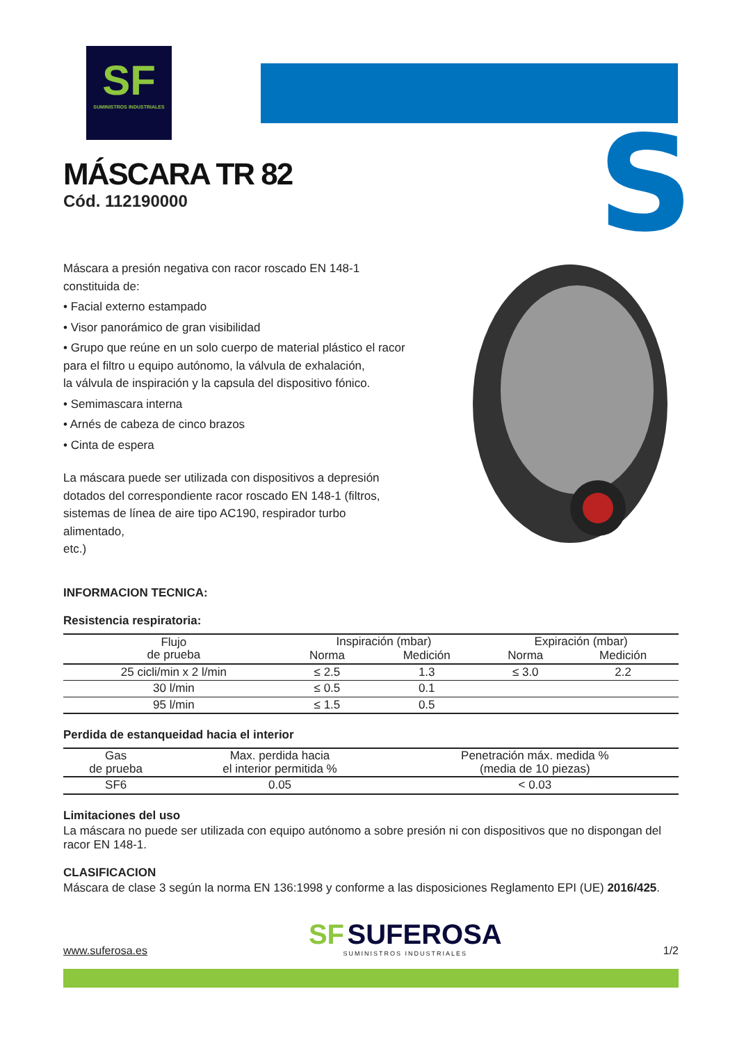SF
SUMINISTROS INDUSTRIALES
S
MÁSCARA TR 82
Cód. 112190000
Máscara a presión negativa con racor roscado EN 148-1 constituida de:
• Facial externo estampado
• Visor panorámico de gran visibilidad
• Grupo que reúne en un solo cuerpo de material plástico el racor
para el filtro u equipo autónomo, la válvula de exhalación,
la válvula de inspiración y la capsula del dispositivo fónico.
• Semimascara interna
• Arnés de cabeza de cinco brazos
• Cinta de espera
La máscara puede ser utilizada con dispositivos a depresión dotados del correspondiente racor roscado EN 148-1 (filtros, sistemas de línea de aire tipo AC190, respirador turbo alimentado,
etc.)
INFORMACION TECNICA:
Resistencia respiratoria:
| Flujo de prueba | Inspiración (mbar) | | Expiración (mbar) | |
| --- | --- | --- | --- | --- |
| | Norma | Medición | Norma | Medición |
| 25 cicli/min x 2 l/min | ≤ 2.5 | 1.3 | ≤ 3.0 | 2.2 |
| 30 l/min | ≤ 0.5 | 0.1 | | |
| 95 l/min | ≤ 1.5 | 0.5 | | |
Perdida de estanqueidad hacia el interior
| Gas de prueba | Max. perdida hacia el interior permitida % | Penetración máx. medida % (media de 10 piezas) |
| --- | --- | --- |
| SF6 | 0.05 | < 0.03 |
Limitaciones del uso
La máscara no puede ser utilizada con equipo autónomo a sobre presión ni con dispositivos que no dispongan del racor EN 148-1.
CLASIFICACION
Máscara de clase 3 según la norma EN 136:1998 y conforme a las disposiciones Reglamento EPI (UE) 2016/425.
www.suferosa.es
SF SUFEROSA
SUMINISTROS INDUSTRIALES
1/2